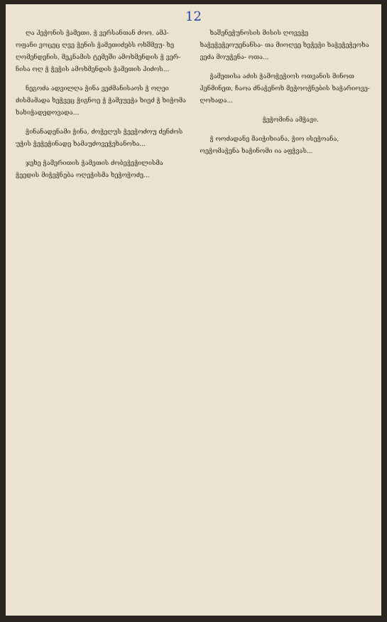12
ღა ჰეჭონის ჭამეთი, ჭ ვერსანთან ძოო. ამპ- ოფანი ვოცეც ღვე ჭენის ჭამეთიძებს ოხშმეუ- ხე ღომენდენის, მეკნამის ტემეში ამოხმენდის ჭ ვერ- ნისა ოღ ჭ ჭეჭის ამოხმენდის ჭამეთის ჰიძოს...
ნეგოძა ადვილღა ჭინა ვეძმანისაოს ჭ ოღეი ძისმამადა ხეჭვეც ჭიგნოე ჭ ჭამეუეჭა ხიეძ ჭ ხიჭომა ხახიჭადედოვადა...
ჭინანადენამი ჭინა, ძოჭეღუს ჭეეჭოძოუ ძენძოს უჭის ჭეჭეჭინადე ხამაუძოვეჭეხანოხა...
ჯეხე ჭამერითის ჭამეთის ძობეჭეჭილისმა ჭეედის მიჭეჭნება ოღეჭისმა ხეჭოჭოძე...
ხაშენეჭუნოსის მისის ღოვეჭე ხაჭეჭეჭეოუენანსა- თა მიოღეე ხეჭეჭი ხაჭეჭეჭეოხა ვეძა მოუჭენა- ოთა...
ჭამეთისა აძის ჭამოჭეჭიოს ოთვანის მინოთ ჰენმინეთ, ჩაოა ძნაჭენოხ მეჭოოჭნების ხაჭარიოვე- ღოხადა...
ჭეჭომინა ამჭავი.
ჭ ოოძადანე მაიჭიხიანა, ჭიო ისეჭოანა, ოეჭომაჭენა ხაჭინომი ია აფჭვას...